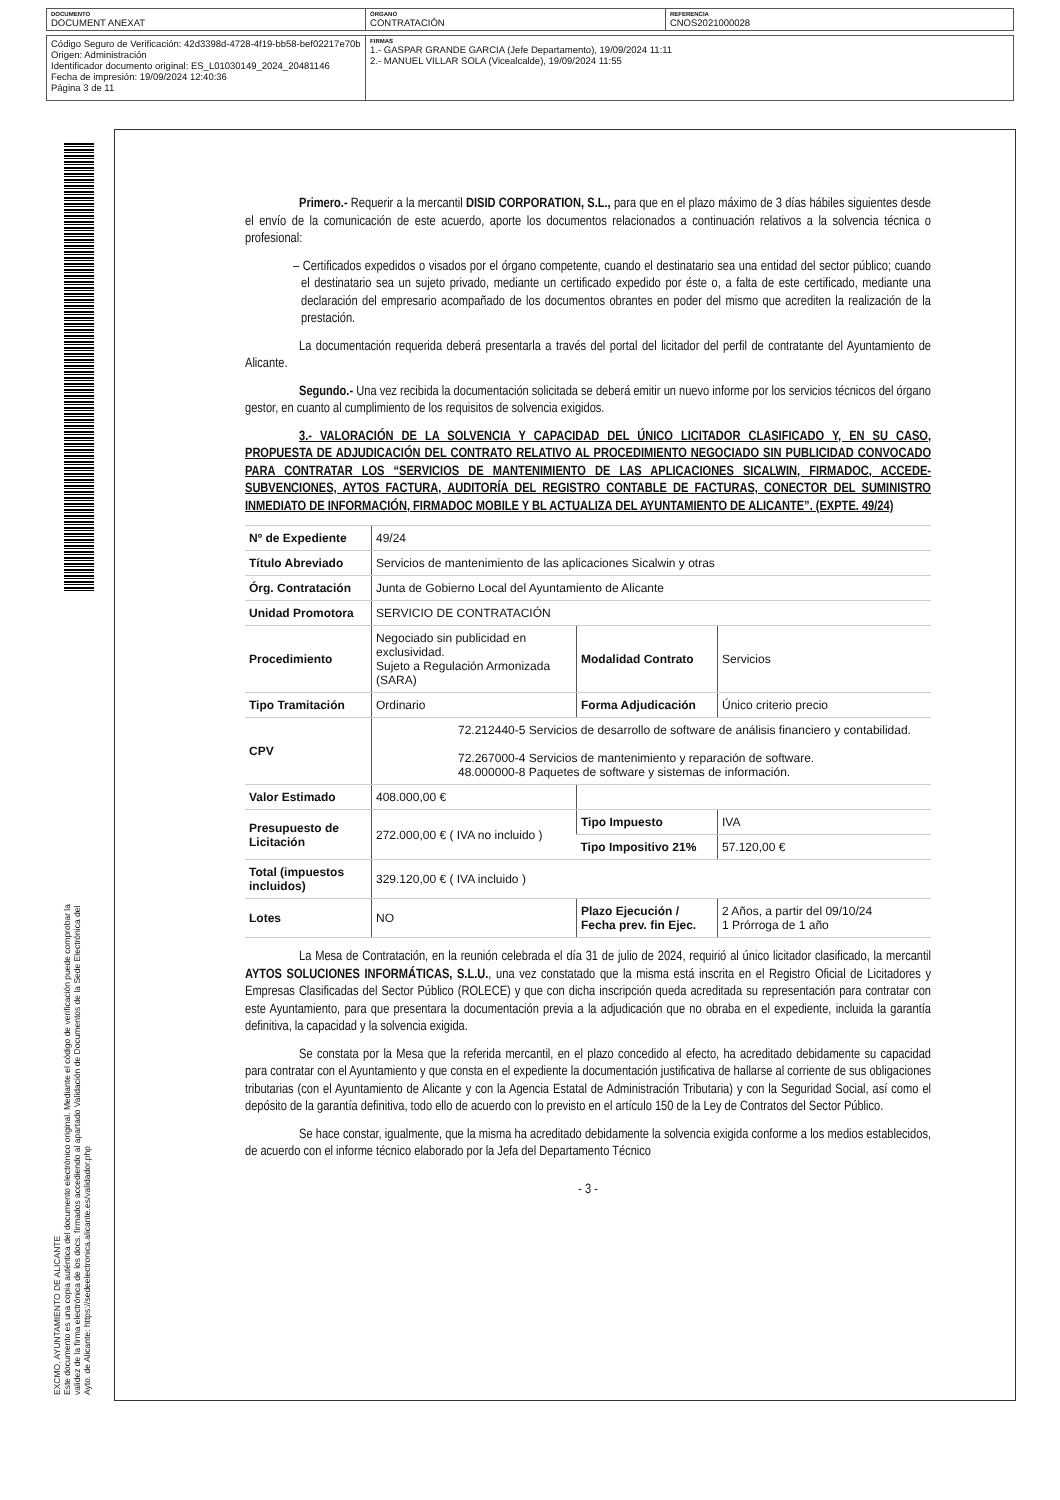| DOCUMENTO DOCUMENT ANEXAT | ÓRGANO CONTRATACIÓN | REFERENCIA CNOS2021000028 |
| Código Seguro de Verificación: 42d3398d-4728-4f19-bb58-bef02217e70b Origen: Administración Identificador documento original: ES_L01030149_2024_20481146 Fecha de impresión: 19/09/2024 12:40:36 Página 3 de 11 | FIRMAS 1.- GASPAR GRANDE GARCIA (Jefe Departamento), 19/09/2024 11:11 2.- MANUEL VILLAR SOLA (Vicealcalde), 19/09/2024 11:55 |
EXCMO. AYUNTAMIENTO DE ALICANTE
Este documento es una copia auténtica del documento electrónico original. Mediante el código de verificación puede comprobar la
validez de la firma electrónica de los docs. firmados accediendo al apartado Validación de Documentos de la Sede Electrónica del
Ayto. de Alicante: https://sedeelectronica.alicante.es/validador.php
Primero.- Requerir a la mercantil DISID CORPORATION, S.L., para que en el plazo máximo de 3 días hábiles siguientes desde el envío de la comunicación de este acuerdo, aporte los documentos relacionados a continuación relativos a la solvencia técnica o profesional:
– Certificados expedidos o visados por el órgano competente, cuando el destinatario sea una entidad del sector público; cuando el destinatario sea un sujeto privado, mediante un certificado expedido por éste o, a falta de este certificado, mediante una declaración del empresario acompañado de los documentos obrantes en poder del mismo que acrediten la realización de la prestación.
La documentación requerida deberá presentarla a través del portal del licitador del perfil de contratante del Ayuntamiento de Alicante.
Segundo.- Una vez recibida la documentación solicitada se deberá emitir un nuevo informe por los servicios técnicos del órgano gestor, en cuanto al cumplimiento de los requisitos de solvencia exigidos.
3.- VALORACIÓN DE LA SOLVENCIA Y CAPACIDAD DEL ÚNICO LICITADOR CLASIFICADO Y, EN SU CASO, PROPUESTA DE ADJUDICACIÓN DEL CONTRATO RELATIVO AL PROCEDIMIENTO NEGOCIADO SIN PUBLICIDAD CONVOCADO PARA CONTRATAR LOS “SERVICIOS DE MANTENIMIENTO DE LAS APLICACIONES SICALWIN, FIRMADOC, ACCEDE-SUBVENCIONES, AYTOS FACTURA, AUDITORÍA DEL REGISTRO CONTABLE DE FACTURAS, CONECTOR DEL SUMINISTRO INMEDIATO DE INFORMACIÓN, FIRMADOC MOBILE Y BL ACTUALIZA DEL AYUNTAMIENTO DE ALICANTE”. (EXPTE. 49/24)
| Nº de Expediente | 49/24 | | |
| Título Abreviado | Servicios de mantenimiento de las aplicaciones Sicalwin y otras | | |
| Órg. Contratación | Junta de Gobierno Local del Ayuntamiento de Alicante | | |
| Unidad Promotora | SERVICIO DE CONTRATACIÓN | | |
| Procedimiento | Negociado sin publicidad en exclusividad. Sujeto a Regulación Armonizada (SARA) | Modalidad Contrato | Servicios |
| Tipo Tramitación | Ordinario | Forma Adjudicación | Único criterio precio |
| CPV | 72.212440-5 Servicios de desarrollo de software de análisis financiero y contabilidad. 72.267000-4 Servicios de mantenimiento y reparación de software. 48.000000-8 Paquetes de software y sistemas de información. | | |
| Valor Estimado | 408.000,00 € | | |
| Presupuesto de Licitación | 272.000,00 € ( IVA no incluido ) | Tipo Impuesto | IVA |
| | | Tipo Impositivo 21% | 57.120,00 € |
| Total (impuestos incluidos) | 329.120,00 € ( IVA incluido ) | | |
| Lotes | NO | Plazo Ejecución / Fecha prev. fin Ejec. | 2 Años, a partir del 09/10/24 1 Prórroga de 1 año |
La Mesa de Contratación, en la reunión celebrada el día 31 de julio de 2024, requirió al único licitador clasificado, la mercantil AYTOS SOLUCIONES INFORMÁTICAS, S.L.U., una vez constatado que la misma está inscrita en el Registro Oficial de Licitadores y Empresas Clasificadas del Sector Público (ROLECE) y que con dicha inscripción queda acreditada su representación para contratar con este Ayuntamiento, para que presentara la documentación previa a la adjudicación que no obraba en el expediente, incluida la garantía definitiva, la capacidad y la solvencia exigida.
Se constata por la Mesa que la referida mercantil, en el plazo concedido al efecto, ha acreditado debidamente su capacidad para contratar con el Ayuntamiento y que consta en el expediente la documentación justificativa de hallarse al corriente de sus obligaciones tributarias (con el Ayuntamiento de Alicante y con la Agencia Estatal de Administración Tributaria) y con la Seguridad Social, así como el depósito de la garantía definitiva, todo ello de acuerdo con lo previsto en el artículo 150 de la Ley de Contratos del Sector Público.
Se hace constar, igualmente, que la misma ha acreditado debidamente la solvencia exigida conforme a los medios establecidos, de acuerdo con el informe técnico elaborado por la Jefa del Departamento Técnico
- 3 -